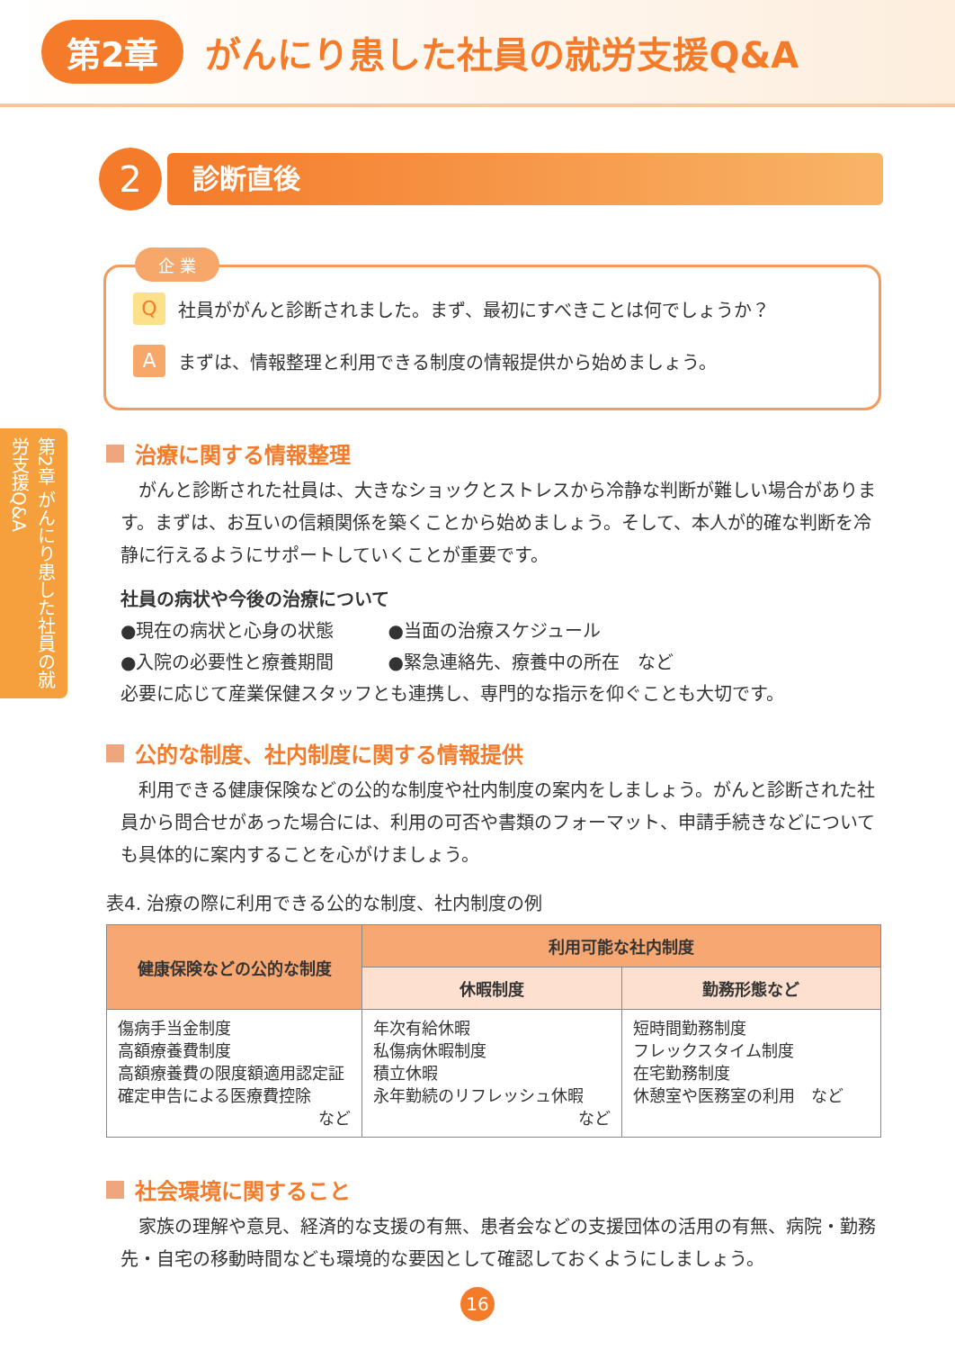第2章 がんにり患した社員の就労支援Q&A
2
診断直後
企 業
Q社員ががんと診断されました。まず、最初にすべきことは何でしょうか？
Aまずは、情報整理と利用できる制度の情報提供から始めましょう。
第2章 がんにり患した社員の就労支援Q&A
治療に関する情報整理
がんと診断された社員は、大きなショックとストレスから冷静な判断が難しい場合があります。まずは、お互いの信頼関係を築くことから始めましょう。そして、本人が的確な判断を冷静に行えるようにサポートしていくことが重要です。
社員の病状や今後の治療について
●現在の病状と心身の状態　　　●当面の治療スケジュール
●入院の必要性と療養期間　　　●緊急連絡先、療養中の所在　など
必要に応じて産業保健スタッフとも連携し、専門的な指示を仰ぐことも大切です。
公的な制度、社内制度に関する情報提供
利用できる健康保険などの公的な制度や社内制度の案内をしましょう。がんと診断された社員から問合せがあった場合には、利用の可否や書類のフォーマット、申請手続きなどについても具体的に案内することを心がけましょう。
表4. 治療の際に利用できる公的な制度、社内制度の例
| 健康保険などの公的な制度 | 利用可能な社内制度 | |
| --- | --- | --- |
| | 休暇制度 | 勤務形態など |
| 傷病手当金制度 高額療養費制度 高額療養費の限度額適用認定証 確定申告による医療費控除 など | 年次有給休暇 私傷病休暇制度 積立休暇 永年勤続のリフレッシュ休暇 など | 短時間勤務制度 フレックスタイム制度 在宅勤務制度 休憩室や医務室の利用 など |
社会環境に関すること
家族の理解や意見、経済的な支援の有無、患者会などの支援団体の活用の有無、病院・勤務先・自宅の移動時間なども環境的な要因として確認しておくようにしましょう。
16